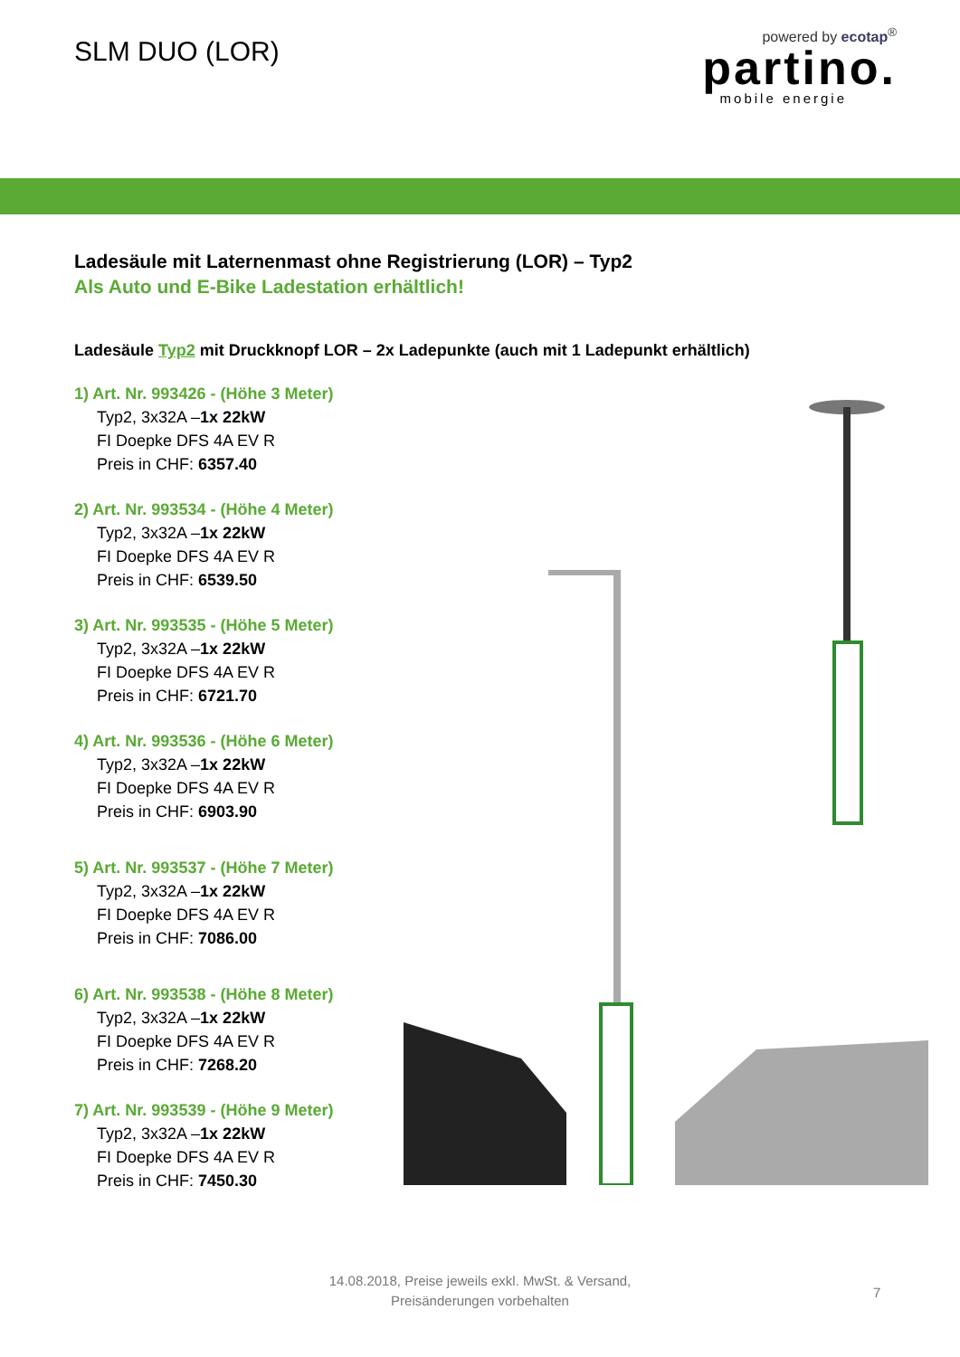SLM DUO (LOR)
powered by ecotap<sup>®</sup>
partino.
mobile energie
Ladesäule mit Laternenmast ohne Registrierung (LOR) – Typ2
Als Auto und E-Bike Ladestation erhältlich!
Ladesäule Typ2 mit Druckknopf LOR – 2x Ladepunkte (auch mit 1 Ladepunkt erhältlich)
1) Art. Nr. 993426 - (Höhe 3 Meter)
Typ2, 3x32A –1x 22kW
FI Doepke DFS 4A EV R
Preis in CHF: 6357.40
2) Art. Nr. 993534 - (Höhe 4 Meter)
Typ2, 3x32A –1x 22kW
FI Doepke DFS 4A EV R
Preis in CHF: 6539.50
3) Art. Nr. 993535 - (Höhe 5 Meter)
Typ2, 3x32A –1x 22kW
FI Doepke DFS 4A EV R
Preis in CHF: 6721.70
4) Art. Nr. 993536 - (Höhe 6 Meter)
Typ2, 3x32A –1x 22kW
FI Doepke DFS 4A EV R
Preis in CHF: 6903.90
5) Art. Nr. 993537 - (Höhe 7 Meter)
Typ2, 3x32A –1x 22kW
FI Doepke DFS 4A EV R
Preis in CHF: 7086.00
6) Art. Nr. 993538 - (Höhe 8 Meter)
Typ2, 3x32A –1x 22kW
FI Doepke DFS 4A EV R
Preis in CHF: 7268.20
7) Art. Nr. 993539 - (Höhe 9 Meter)
Typ2, 3x32A –1x 22kW
FI Doepke DFS 4A EV R
Preis in CHF: 7450.30
14.08.2018, Preise jeweils exkl. MwSt. & Versand,
Preisänderungen vorbehalten
7